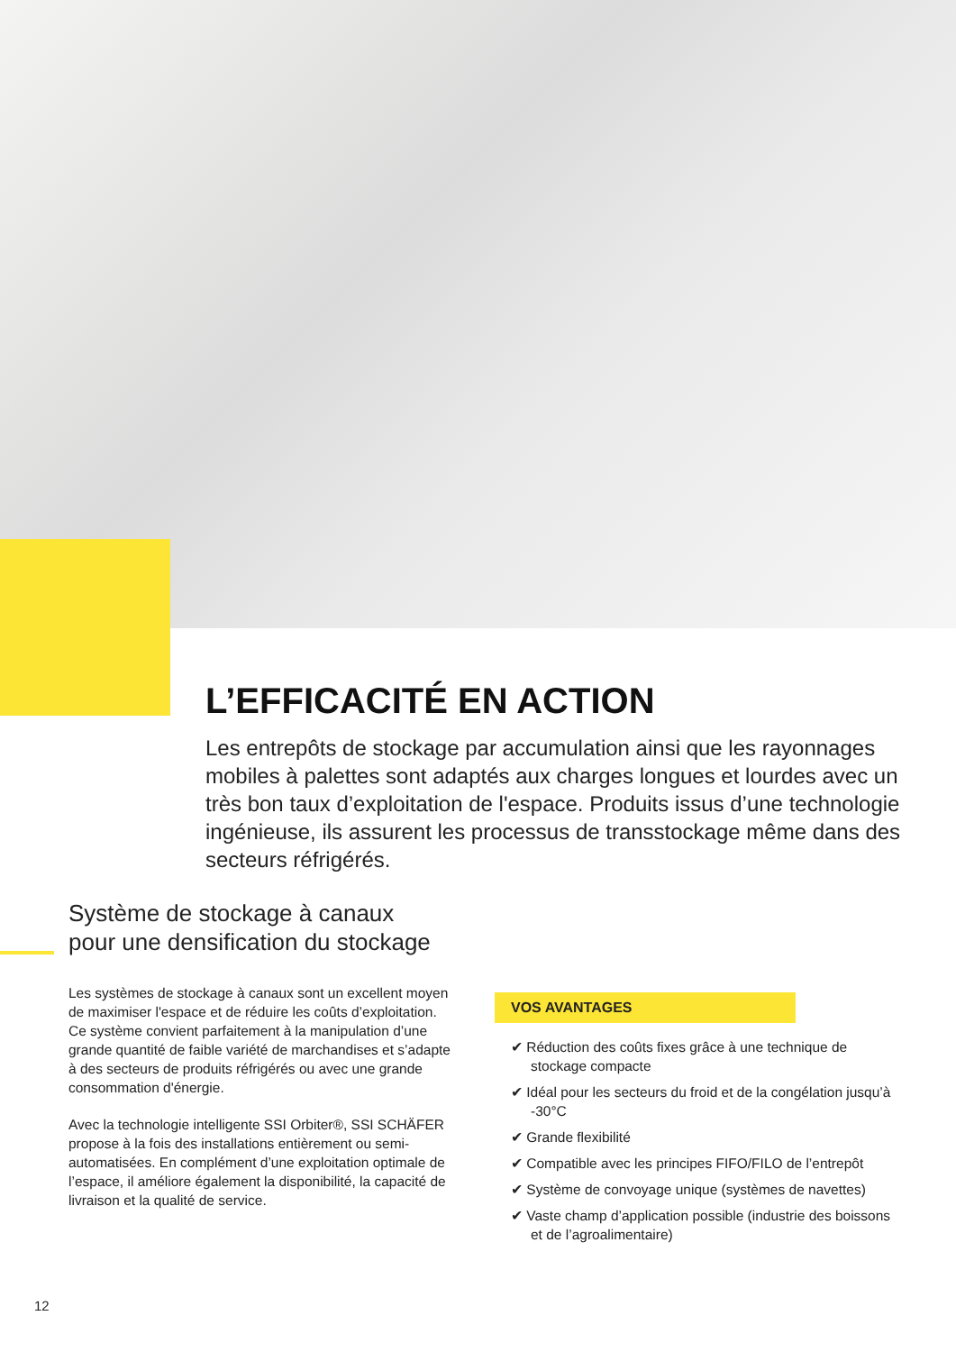L’EFFICACITÉ EN ACTION
Les entrepôts de stockage par accumulation ainsi que les rayonnages mobiles à palettes sont adaptés aux charges longues et lourdes avec un très bon taux d’exploitation de l'espace. Produits issus d’une technologie ingénieuse, ils assurent les processus de transstockage même dans des secteurs réfrigérés.
Système de stockage à canaux
pour une densification du stockage
Les systèmes de stockage à canaux sont un excellent moyen de maximiser l'espace et de réduire les coûts d’exploitation. Ce système convient parfaitement à la manipulation d’une grande quantité de faible variété de marchandises et s’adapte à des secteurs de produits réfrigérés ou avec une grande consommation d'énergie.
Avec la technologie intelligente SSI Orbiter®, SSI SCHÄFER propose à la fois des installations entièrement ou semi-automatisées. En complément d’une exploitation optimale de l’espace, il améliore également la disponibilité, la capacité de livraison et la qualité de service.
VOS AVANTAGES
✔ Réduction des coûts fixes grâce à une technique de stockage compacte
✔ Idéal pour les secteurs du froid et de la congélation jusqu’à -30°C
✔ Grande flexibilité
✔ Compatible avec les principes FIFO/FILO de l’entrepôt
✔ Système de convoyage unique (systèmes de navettes)
✔ Vaste champ d’application possible (industrie des boissons et de l’agroalimentaire)
12